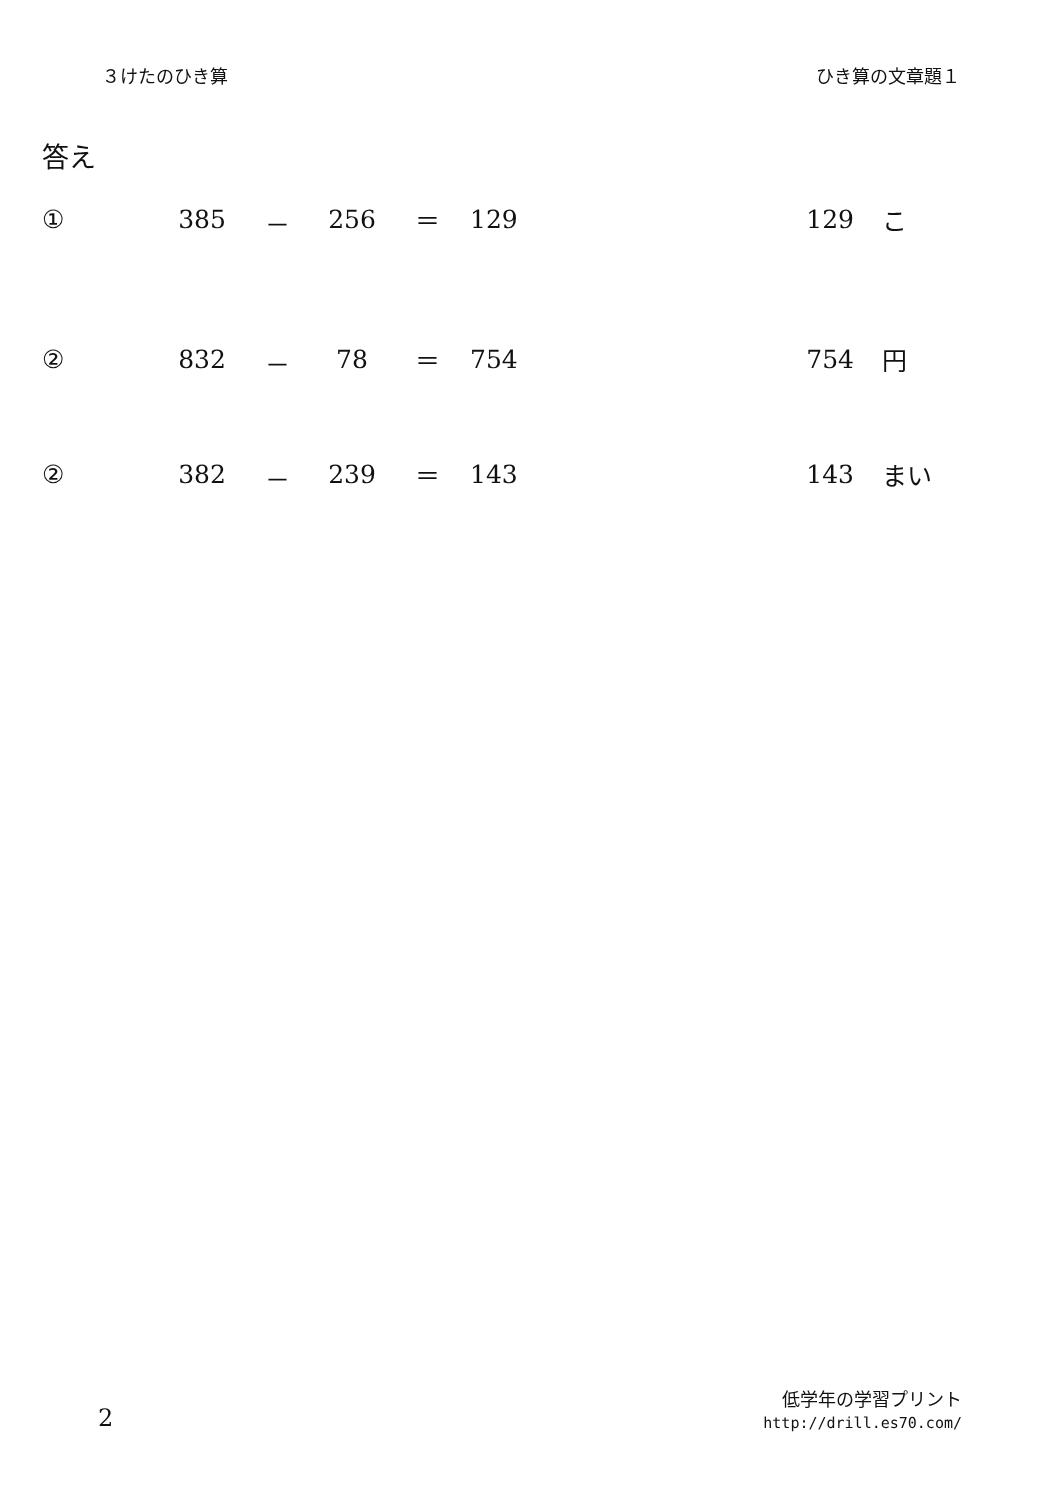３けたのひき算 ひき算の文章題１
答え
① 385 － 256 ＝ 129 129 こ
② 832 － 78 ＝ 754 754 円
② 382 － 239 ＝ 143 143 まい
2
低学年の学習プリント
http://drill.es70.com/